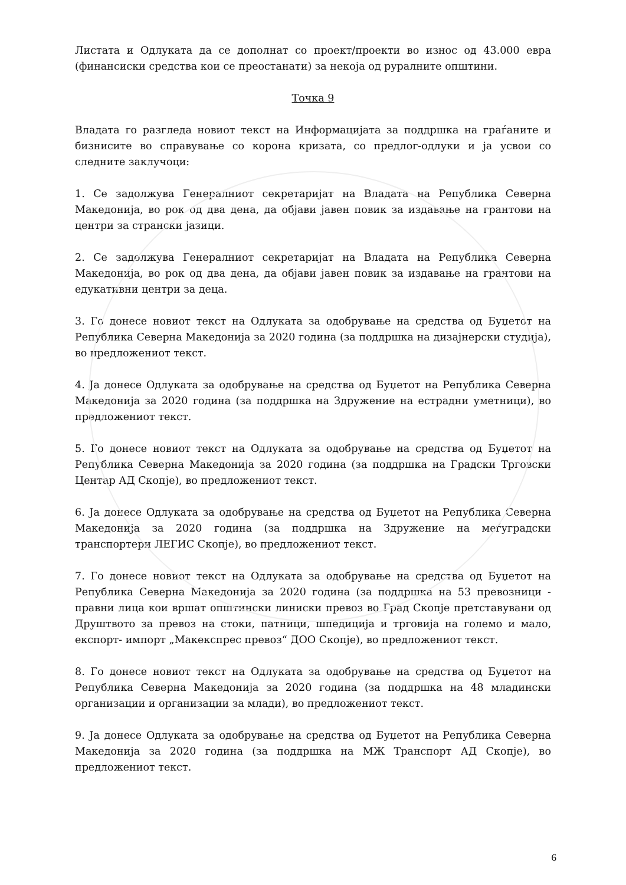Листата и Одлуката да се дополнат со проект/проекти во износ од 43.000 евра (финансиски средства кои се преостанати) за некоја од руралните општини.
Точка 9
Владата го разгледа новиот текст на Информацијата за поддршка на граѓаните и бизнисите во справување со корона кризата, со предлог-одлуки и ја усвои со следните заклучоци:
1. Се задолжува Генералниот секретаријат на Владата на Република Северна Македонија, во рок од два дена, да објави јавен повик за издавање на грантови на центри за странски јазици.
2. Се задолжува Генералниот секретаријат на Владата на Република Северна Македонија, во рок од два дена, да објави јавен повик за издавање на грантови на едукативни центри за деца.
3. Го донесе новиот текст на Одлуката за одобрување на средства од Буџетот на Република Северна Македонија за 2020 година (за поддршка на дизајнерски студија), во предложениот текст.
4. Ја донесе Одлуката за одобрување на средства од Буџетот на Република Северна Македонија за 2020 година (за поддршка на Здружение на естрадни уметници), во предложениот текст.
5. Го донесе новиот текст на Одлуката за одобрување на средства од Буџетот на Република Северна Македонија за 2020 година (за поддршка на Градски Трговски Центар АД Скопје), во предложениот текст.
6. Ја донесе Одлуката за одобрување на средства од Буџетот на Република Северна Македонија за 2020 година (за поддршка на Здружение на меѓуградски транспортери ЛЕГИС Скопје), во предложениот текст.
7. Го донесе новиот текст на Одлуката за одобрување на средства од Буџетот на Република Северна Македонија за 2020 година (за поддршка на 53 превозници - правни лица кои вршат општински линиски превоз во Град Скопје претставувани од Друштвото за превоз на стоки, патници, шпедиција и трговија на големо и мало, експорт- импорт „Макекспрес превоз“ ДОО Скопје), во предложениот текст.
8. Го донесе новиот текст на Одлуката за одобрување на средства од Буџетот на Република Северна Македонија за 2020 година (за поддршка на 48 младински организации и организации за млади), во предложениот текст.
9. Ја донесе Одлуката за одобрување на средства од Буџетот на Република Северна Македонија за 2020 година (за поддршка на МЖ Транспорт АД Скопје), во предложениот текст.
6